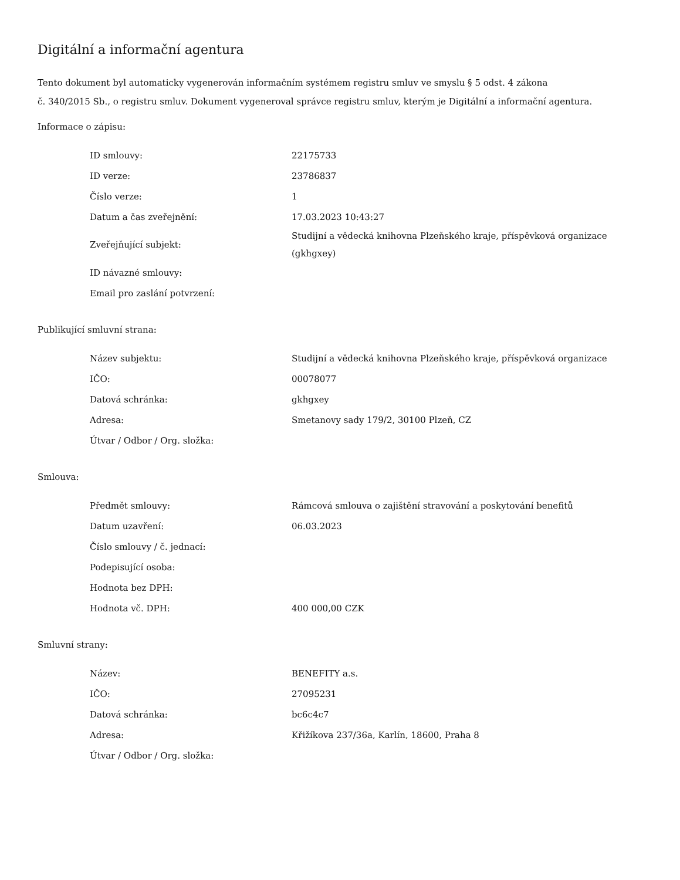Digitální a informační agentura
Tento dokument byl automaticky vygenerován informačním systémem registru smluv ve smyslu § 5 odst. 4 zákona
č. 340/2015 Sb., o registru smluv. Dokument vygeneroval správce registru smluv, kterým je Digitální a informační agentura.
Informace o zápisu:
| ID smlouvy: | 22175733 |
| ID verze: | 23786837 |
| Číslo verze: | 1 |
| Datum a čas zveřejnění: | 17.03.2023 10:43:27 |
| Zveřejňující subjekt: | Studijní a vědecká knihovna Plzeňského kraje, příspěvková organizace (gkhgxey) |
| ID návazné smlouvy: | |
| Email pro zaslání potvrzení: | |
Publikující smluvní strana:
| Název subjektu: | Studijní a vědecká knihovna Plzeňského kraje, příspěvková organizace |
| IČO: | 00078077 |
| Datová schránka: | gkhgxey |
| Adresa: | Smetanovy sady 179/2, 30100 Plzeň, CZ |
| Útvar / Odbor / Org. složka: | |
Smlouva:
| Předmět smlouvy: | Rámcová smlouva o zajištění stravování a poskytování benefitů |
| Datum uzavření: | 06.03.2023 |
| Číslo smlouvy / č. jednací: | |
| Podepisující osoba: | |
| Hodnota bez DPH: | |
| Hodnota vč. DPH: | 400 000,00 CZK |
Smluvní strany:
| Název: | BENEFITY a.s. |
| IČO: | 27095231 |
| Datová schránka: | bc6c4c7 |
| Adresa: | Křižíkova 237/36a, Karlín, 18600, Praha 8 |
| Útvar / Odbor / Org. složka: | |